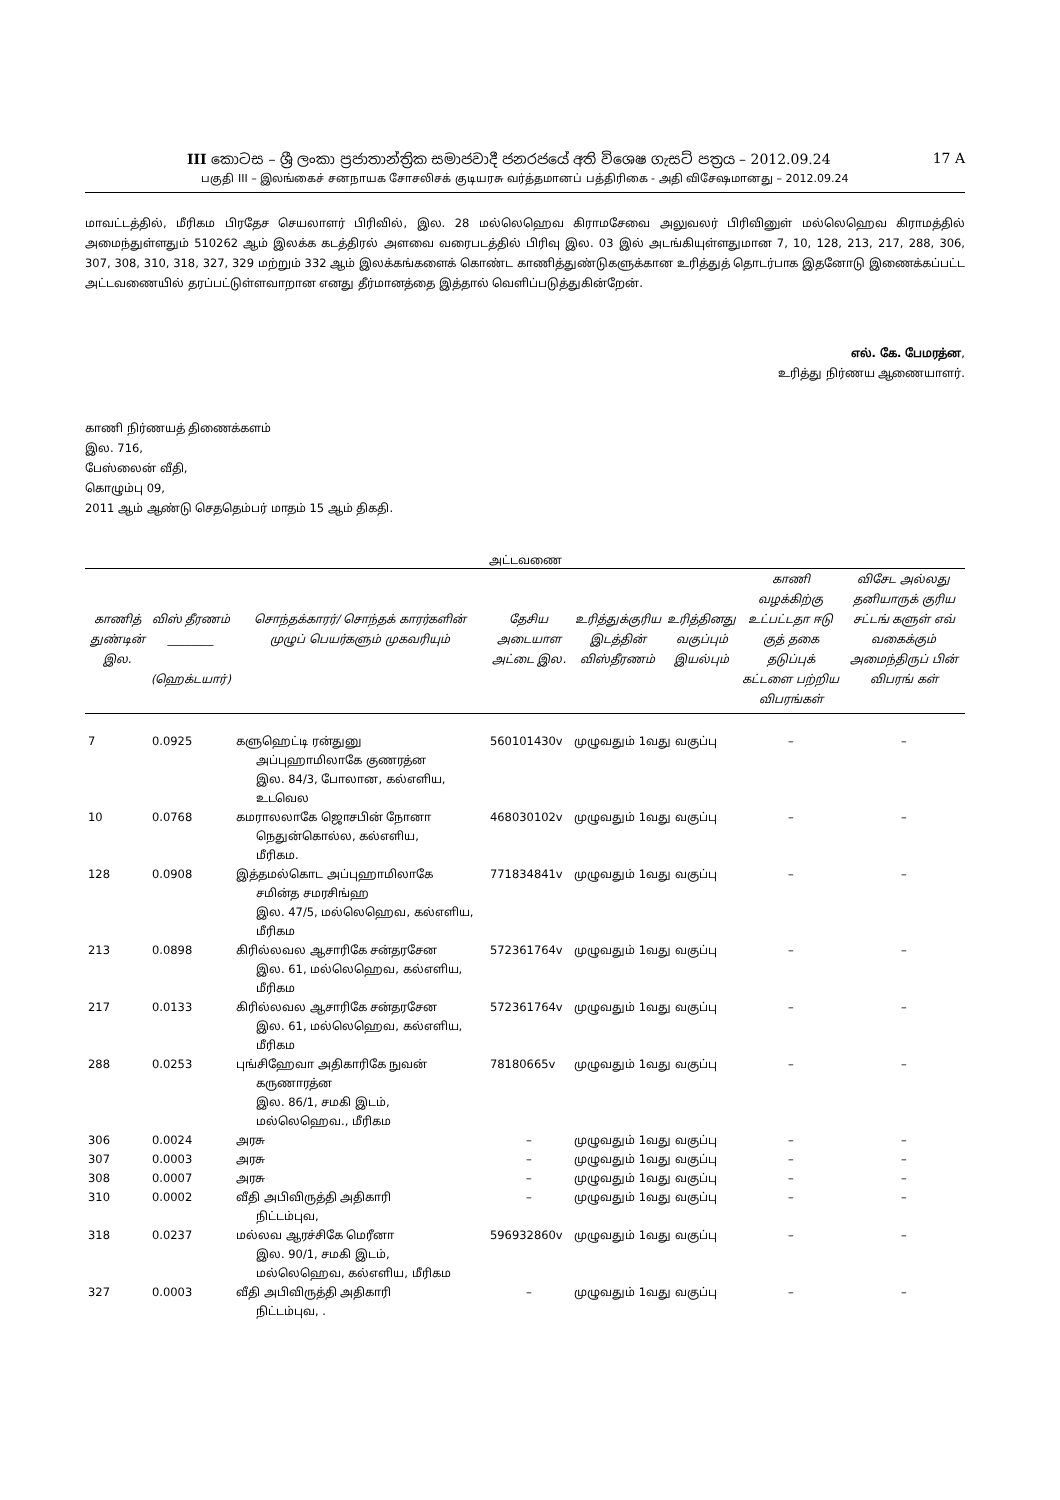III කොටස – ශ්‍රී ලංකා ප්‍රජාතාන්ත්‍රික සමාජවාදී ජනරජයේ අති විශෙෂ ගැසට් පත්‍රය – 2012.09.24 17 A
பகுதி III – இலங்கைச் சனநாயக சோசலிசக் குடியரசு வர்த்தமானப் பத்திரிகை - அதி விசேஷமானது – 2012.09.24
மாவட்டத்தில், மீரிகம பிரதேச செயலாளர் பிரிவில், இல. 28 மல்லெஹெவ கிராமசேவை அலுவலர் பிரிவினுள் மல்லெஹெவ கிராமத்தில் அமைந்துள்ளதும் 510262 ஆம் இலக்க கடத்திரல் அளவை வரைபடத்தில் பிரிவு இல. 03 இல் அடங்கியுள்ளதுமான 7, 10, 128, 213, 217, 288, 306, 307, 308, 310, 318, 327, 329 மற்றும் 332 ஆம் இலக்கங்களைக் கொண்ட காணித்துண்டுகளுக்கான உரித்துத் தொடர்பாக இதனோடு இணைக்கப்பட்ட அட்டவணையில் தரப்பட்டுள்ளவாறான எனது தீர்மானத்தை இத்தால் வெளிப்படுத்துகின்றேன்.
எல். கே. பேமரத்ன,
உரித்து நிர்ணய ஆணையாளர்.
காணி நிர்ணயத் திணைக்களம்
இல. 716,
பேஸ்லைன் வீதி,
கொழும்பு 09,
2011 ஆம் ஆண்டு செததெம்பர் மாதம் 15 ஆம் திகதி.
அட்டவணை
| காணித் துண்டின் இல. | விஸ் தீரணம் ________ (ஹெக்டயார்) | சொந்தக்காரர்/ சொந்தக் காரர்களின் முழுப் பெயர்களும் முகவரியும் | தேசிய அடையாள அட்டை இல. | உரித்துக்குரிய இடத்தின் விஸ்தீரணம் | உரித்தினது வகுப்பும் இயல்பும் | காணி வழக்கிற்கு உட்பட்டதா ஈடு குத் தகை தடுப்புக் கட்டளை பற்றிய விபரங்கள் | விசேட அல்லது தனியாருக் குரிய சட்டங் களுள் எவ் வகைக்கும் அமைந்திருப் பின் விபரங் கள் |
| --- | --- | --- | --- | --- | --- | --- | --- |
| 7 | 0.0925 | களுஹெட்டி ரன்துனு அப்புஹாமிலாகே குணரத்ன இல. 84/3, போலான, கல்எளிய, உடவெல | 560101430v | முழுவதும் 1வது வகுப்பு | | – | – |
| 10 | 0.0768 | கமராலலாகே ஜொசபின் நோனா நெதுன்கொல்ல, கல்எளிய, மீரிகம. | 468030102v | முழுவதும் 1வது வகுப்பு | | – | – |
| 128 | 0.0908 | இத்தமல்கொட அப்புஹாமிலாகே சமின்த சமரசிங்ஹ இல. 47/5, மல்லெஹெவ, கல்எளிய, மீரிகம | 771834841v | முழுவதும் 1வது வகுப்பு | | – | – |
| 213 | 0.0898 | கிரில்லவல ஆசாரிகே சன்தரசேன இல. 61, மல்லெஹெவ, கல்எளிய, மீரிகம | 572361764v | முழுவதும் 1வது வகுப்பு | | – | – |
| 217 | 0.0133 | கிரில்லவல ஆசாரிகே சன்தரசேன இல. 61, மல்லெஹெவ, கல்எளிய, மீரிகம | 572361764v | முழுவதும் 1வது வகுப்பு | | – | – |
| 288 | 0.0253 | புங்சிஹேவா அதிகாரிகே நுவன் கருணாரத்ன இல. 86/1, சமகி இடம், மல்லெஹெவ., மீரிகம | 78180665v | முழுவதும் 1வது வகுப்பு | | – | – |
| 306 | 0.0024 | அரசு | – | முழுவதும் 1வது வகுப்பு | | – | – |
| 307 | 0.0003 | அரசு | – | முழுவதும் 1வது வகுப்பு | | – | – |
| 308 | 0.0007 | அரசு | – | முழுவதும் 1வது வகுப்பு | | – | – |
| 310 | 0.0002 | வீதி அபிவிருத்தி அதிகாரி நிட்டம்புவ, | – | முழுவதும் 1வது வகுப்பு | | – | – |
| 318 | 0.0237 | மல்லவ ஆரச்சிகே மெரீனா இல. 90/1, சமகி இடம், மல்லெஹெவ, கல்எளிய, மீரிகம | 596932860v | முழுவதும் 1வது வகுப்பு | | – | – |
| 327 | 0.0003 | வீதி அபிவிருத்தி அதிகாரி நிட்டம்புவ, . | – | முழுவதும் 1வது வகுப்பு | | – | – |